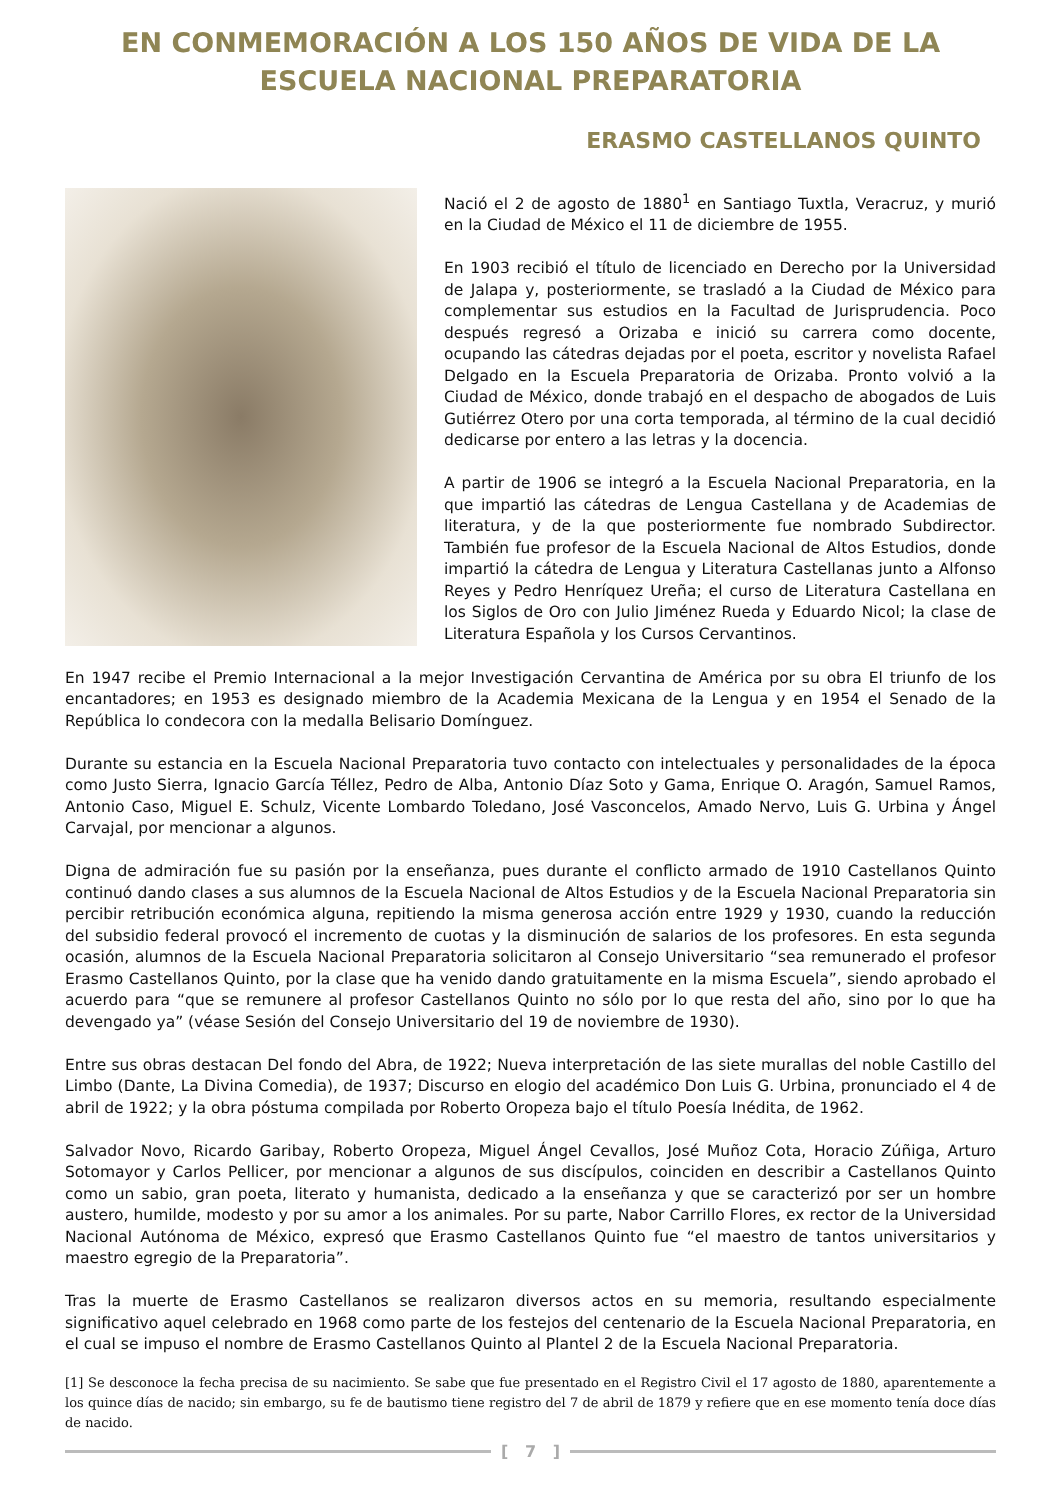EN CONMEMORACIÓN A LOS 150 AÑOS DE VIDA DE LA
ESCUELA NACIONAL PREPARATORIA
ERASMO CASTELLANOS QUINTO
Nació el 2 de agosto de 1880<sup>1</sup> en Santiago Tuxtla, Veracruz, y murió en la Ciudad de México el 11 de diciembre de 1955.
En 1903 recibió el título de licenciado en Derecho por la Universidad de Jalapa y, posteriormente, se trasladó a la Ciudad de México para complementar sus estudios en la Facultad de Jurisprudencia. Poco después regresó a Orizaba e inició su carrera como docente, ocupando las cátedras dejadas por el poeta, escritor y novelista Rafael Delgado en la Escuela Preparatoria de Orizaba. Pronto volvió a la Ciudad de México, donde trabajó en el despacho de abogados de Luis Gutiérrez Otero por una corta temporada, al término de la cual decidió dedicarse por entero a las letras y la docencia.
A partir de 1906 se integró a la Escuela Nacional Preparatoria, en la que impartió las cátedras de Lengua Castellana y de Academias de literatura, y de la que posteriormente fue nombrado Subdirector. También fue profesor de la Escuela Nacional de Altos Estudios, donde impartió la cátedra de Lengua y Literatura Castellanas junto a Alfonso Reyes y Pedro Henríquez Ureña; el curso de Literatura Castellana en los Siglos de Oro con Julio Jiménez Rueda y Eduardo Nicol; la clase de Literatura Española y los Cursos Cervantinos.
En 1947 recibe el Premio Internacional a la mejor Investigación Cervantina de América por su obra El triunfo de los encantadores; en 1953 es designado miembro de la Academia Mexicana de la Lengua y en 1954 el Senado de la República lo condecora con la medalla Belisario Domínguez.
Durante su estancia en la Escuela Nacional Preparatoria tuvo contacto con intelectuales y personalidades de la época como Justo Sierra, Ignacio García Téllez, Pedro de Alba, Antonio Díaz Soto y Gama, Enrique O. Aragón, Samuel Ramos, Antonio Caso, Miguel E. Schulz, Vicente Lombardo Toledano, José Vasconcelos, Amado Nervo, Luis G. Urbina y Ángel Carvajal, por mencionar a algunos.
Digna de admiración fue su pasión por la enseñanza, pues durante el conflicto armado de 1910 Castellanos Quinto continuó dando clases a sus alumnos de la Escuela Nacional de Altos Estudios y de la Escuela Nacional Preparatoria sin percibir retribución económica alguna, repitiendo la misma generosa acción entre 1929 y 1930, cuando la reducción del subsidio federal provocó el incremento de cuotas y la disminución de salarios de los profesores. En esta segunda ocasión, alumnos de la Escuela Nacional Preparatoria solicitaron al Consejo Universitario “sea remunerado el profesor Erasmo Castellanos Quinto, por la clase que ha venido dando gratuitamente en la misma Escuela”, siendo aprobado el acuerdo para “que se remunere al profesor Castellanos Quinto no sólo por lo que resta del año, sino por lo que ha devengado ya” (véase Sesión del Consejo Universitario del 19 de noviembre de 1930).
Entre sus obras destacan Del fondo del Abra, de 1922; Nueva interpretación de las siete murallas del noble Castillo del Limbo (Dante, La Divina Comedia), de 1937; Discurso en elogio del académico Don Luis G. Urbina, pronunciado el 4 de abril de 1922; y la obra póstuma compilada por Roberto Oropeza bajo el título Poesía Inédita, de 1962.
Salvador Novo, Ricardo Garibay, Roberto Oropeza, Miguel Ángel Cevallos, José Muñoz Cota, Horacio Zúñiga, Arturo Sotomayor y Carlos Pellicer, por mencionar a algunos de sus discípulos, coinciden en describir a Castellanos Quinto como un sabio, gran poeta, literato y humanista, dedicado a la enseñanza y que se caracterizó por ser un hombre austero, humilde, modesto y por su amor a los animales. Por su parte, Nabor Carrillo Flores, ex rector de la Universidad Nacional Autónoma de México, expresó que Erasmo Castellanos Quinto fue “el maestro de tantos universitarios y maestro egregio de la Preparatoria”.
Tras la muerte de Erasmo Castellanos se realizaron diversos actos en su memoria, resultando especialmente significativo aquel celebrado en 1968 como parte de los festejos del centenario de la Escuela Nacional Preparatoria, en el cual se impuso el nombre de Erasmo Castellanos Quinto al Plantel 2 de la Escuela Nacional Preparatoria.
[1] Se desconoce la fecha precisa de su nacimiento. Se sabe que fue presentado en el Registro Civil el 17 agosto de 1880, aparentemente a los quince días de nacido; sin embargo, su fe de bautismo tiene registro del 7 de abril de 1879 y refiere que en ese momento tenía doce días de nacido.
[ 7 ]